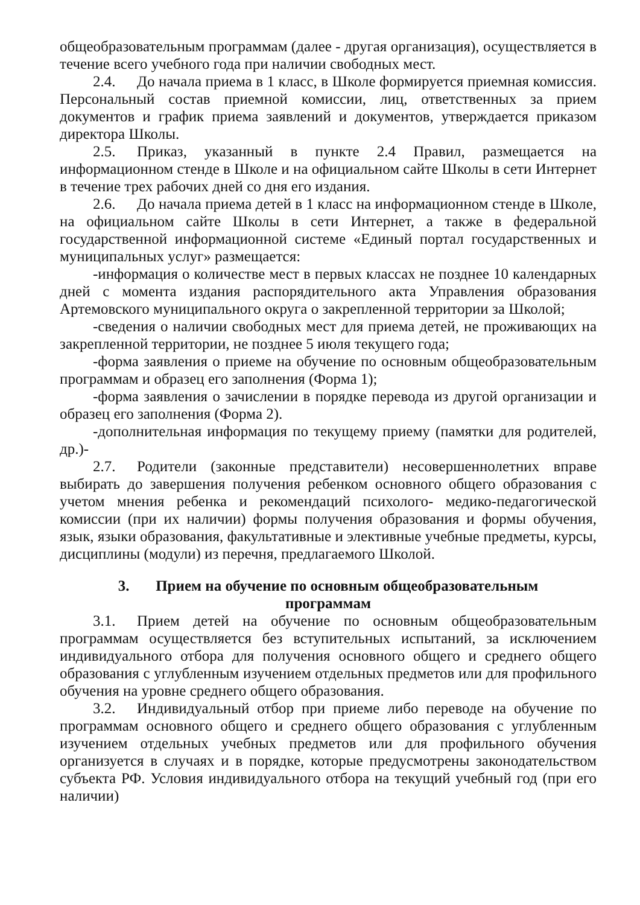общеобразовательным программам (далее - другая организация), осуществляется в течение всего учебного года при наличии свободных мест.
2.4. До начала приема в 1 класс, в Школе формируется приемная комиссия. Персональный состав приемной комиссии, лиц, ответственных за прием документов и график приема заявлений и документов, утверждается приказом директора Школы.
2.5. Приказ, указанный в пункте 2.4 Правил, размещается на информационном стенде в Школе и на официальном сайте Школы в сети Интернет в течение трех рабочих дней со дня его издания.
2.6. До начала приема детей в 1 класс на информационном стенде в Школе, на официальном сайте Школы в сети Интернет, а также в федеральной государственной информационной системе «Единый портал государственных и муниципальных услуг» размещается:
-информация о количестве мест в первых классах не позднее 10 календарных дней с момента издания распорядительного акта Управления образования Артемовского муниципального округа о закрепленной территории за Школой;
-сведения о наличии свободных мест для приема детей, не проживающих на закрепленной территории, не позднее 5 июля текущего года;
-форма заявления о приеме на обучение по основным общеобразовательным программам и образец его заполнения (Форма 1);
-форма заявления о зачислении в порядке перевода из другой организации и образец его заполнения (Форма 2).
-дополнительная информация по текущему приему (памятки для родителей, др.)-
2.7. Родители (законные представители) несовершеннолетних вправе выбирать до завершения получения ребенком основного общего образования с учетом мнения ребенка и рекомендаций психолого- медико-педагогической комиссии (при их наличии) формы получения образования и формы обучения, язык, языки образования, факультативные и элективные учебные предметы, курсы, дисциплины (модули) из перечня, предлагаемого Школой.
3. Прием на обучение по основным общеобразовательным
программам
3.1. Прием детей на обучение по основным общеобразовательным программам осуществляется без вступительных испытаний, за исключением индивидуального отбора для получения основного общего и среднего общего образования с углубленным изучением отдельных предметов или для профильного обучения на уровне среднего общего образования.
3.2. Индивидуальный отбор при приеме либо переводе на обучение по программам основного общего и среднего общего образования с углубленным изучением отдельных учебных предметов или для профильного обучения организуется в случаях и в порядке, которые предусмотрены законодательством субъекта РФ. Условия индивидуального отбора на текущий учебный год (при его наличии)